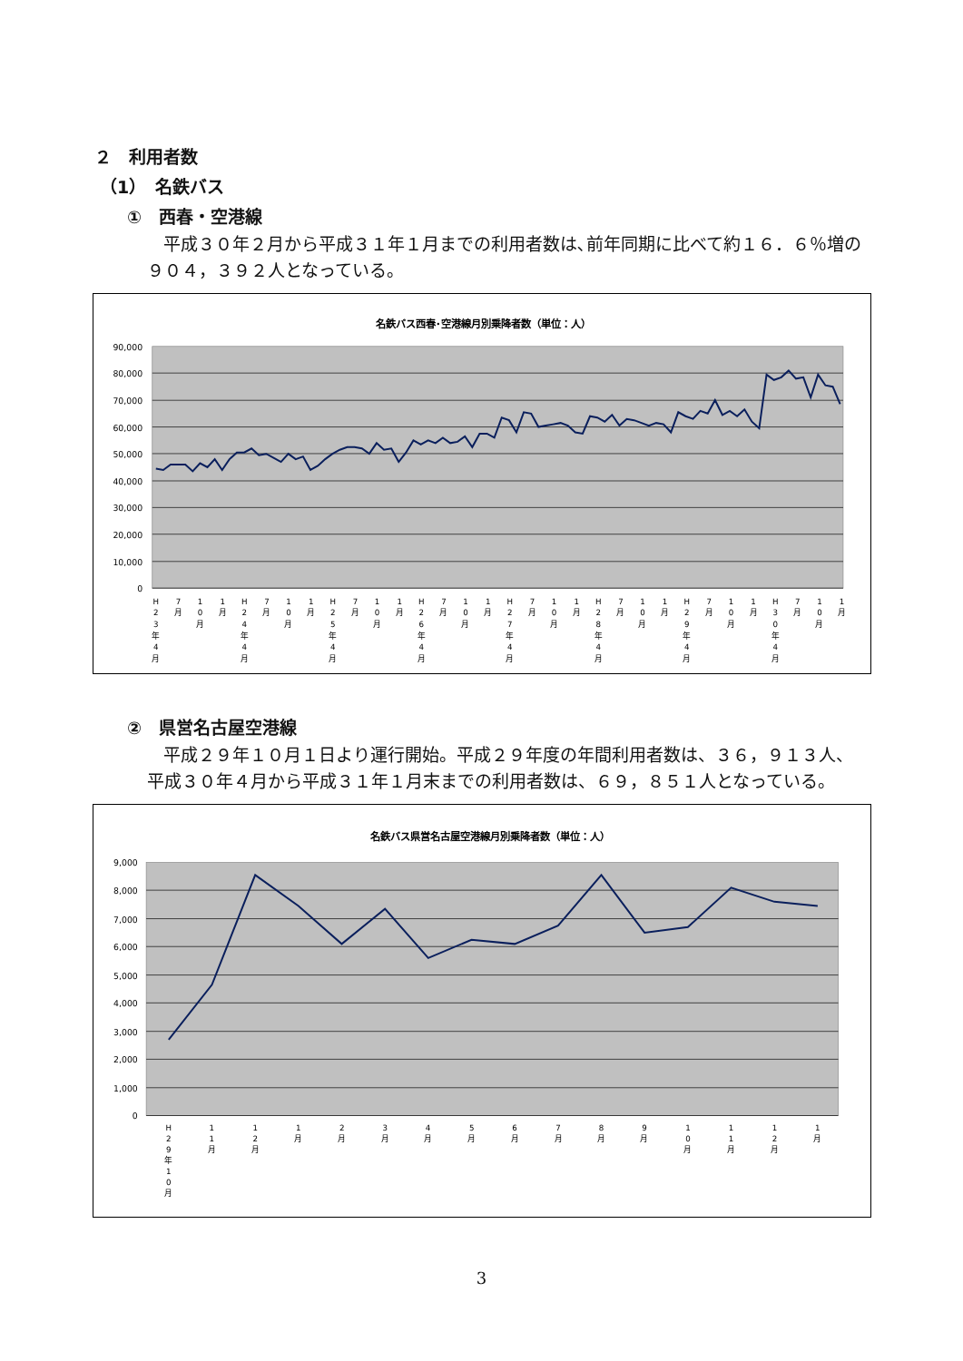２　利用者数
（1）　名鉄バス
①　西春・空港線
平成３０年２月から平成３１年１月までの利用者数は､前年同期に比べて約１６．６％増の９０４，３９２人となっている。
名鉄バス西春･空港線月別乗降者数（単位：人）
90,000
80,000
70,000
60,000
50,000
40,000
30,000
20,000
10,000
0
H 2 3 年 4 月
7 月
1 0 月
1 月
H 2 4 年 4 月
7 月
1 0 月
1 月
H 2 5 年 4 月
7 月
1 0 月
1 月
H 2 6 年 4 月
7 月
1 0 月
1 月
H 2 7 年 4 月
7 月
1 0 月
1 月
H 2 8 年 4 月
7 月
1 0 月
1 月
H 2 9 年 4 月
7 月
1 0 月
1 月
H 3 0 年 4 月
7 月
1 0 月
1 月
②　県営名古屋空港線
平成２９年１０月１日より運行開始。平成２９年度の年間利用者数は、３６，９１３人、平成３０年４月から平成３１年１月末までの利用者数は、６９，８５１人となっている。
名鉄バス県営名古屋空港線月別乗降者数（単位：人）
9,000
8,000
7,000
6,000
5,000
4,000
3,000
2,000
1,000
0
H 2 9 年 1 0 月
1 1 月
1 2 月
1 月
2 月
3 月
4 月
5 月
6 月
7 月
8 月
9 月
1 0 月
1 1 月
1 2 月
1 月
3